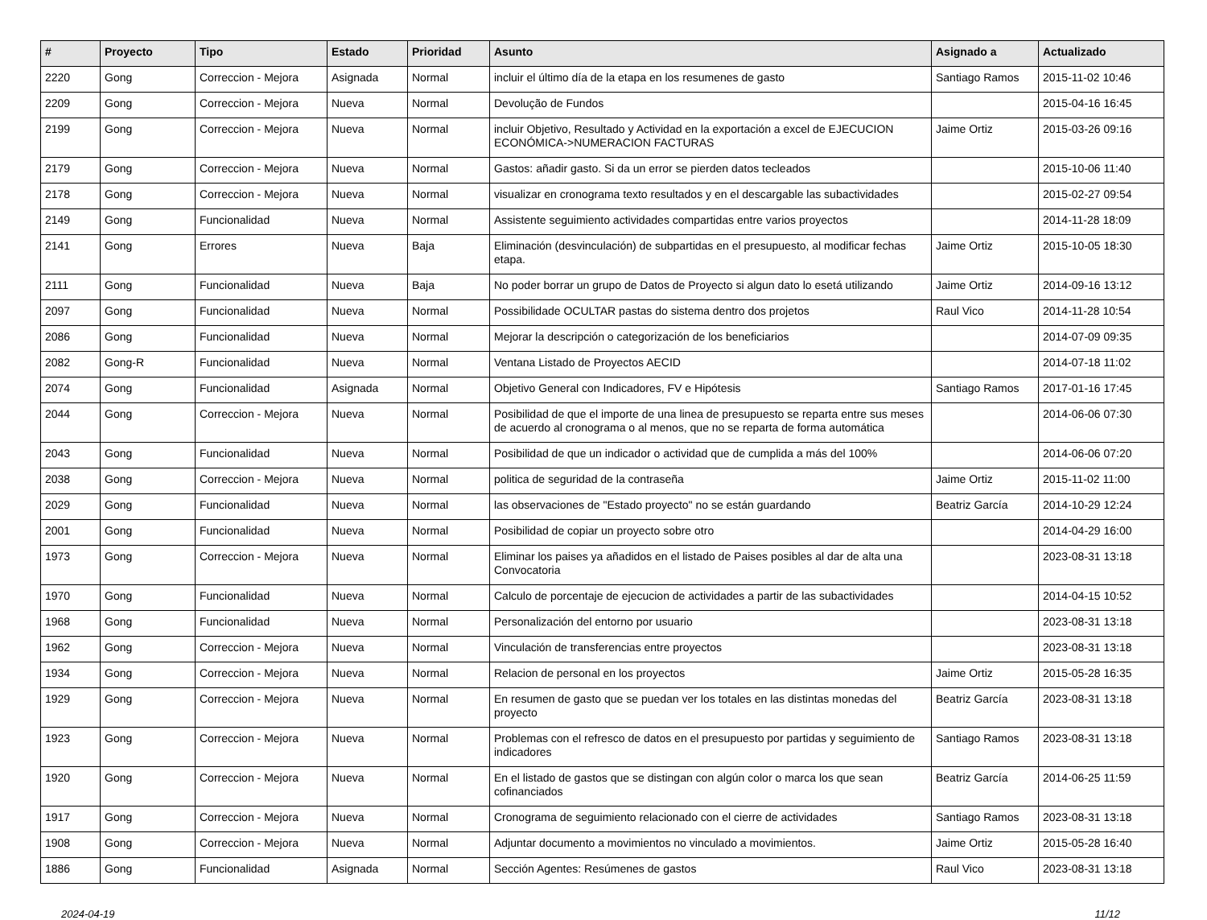| # | Proyecto | Tipo | Estado | Prioridad | Asunto | Asignado a | Actualizado |
| --- | --- | --- | --- | --- | --- | --- | --- |
| 2220 | Gong | Correccion - Mejora | Asignada | Normal | incluir el último día de la etapa en los resumenes de gasto | Santiago Ramos | 2015-11-02 10:46 |
| 2209 | Gong | Correccion - Mejora | Nueva | Normal | Devolução de Fundos | | 2015-04-16 16:45 |
| 2199 | Gong | Correccion - Mejora | Nueva | Normal | incluir Objetivo, Resultado y Actividad en la exportación a excel de EJECUCION ECONÓMICA->NUMERACION FACTURAS | Jaime Ortiz | 2015-03-26 09:16 |
| 2179 | Gong | Correccion - Mejora | Nueva | Normal | Gastos: añadir gasto. Si da un error se pierden datos tecleados | | 2015-10-06 11:40 |
| 2178 | Gong | Correccion - Mejora | Nueva | Normal | visualizar en cronograma texto resultados y en el descargable las subactividades | | 2015-02-27 09:54 |
| 2149 | Gong | Funcionalidad | Nueva | Normal | Assistente seguimiento actividades compartidas entre varios proyectos | | 2014-11-28 18:09 |
| 2141 | Gong | Errores | Nueva | Baja | Eliminación (desvinculación) de subpartidas en el presupuesto, al modificar fechas etapa. | Jaime Ortiz | 2015-10-05 18:30 |
| 2111 | Gong | Funcionalidad | Nueva | Baja | No poder borrar un grupo de Datos de Proyecto si algun dato lo esetá utilizando | Jaime Ortiz | 2014-09-16 13:12 |
| 2097 | Gong | Funcionalidad | Nueva | Normal | Possibilidade OCULTAR pastas do sistema dentro dos projetos | Raul Vico | 2014-11-28 10:54 |
| 2086 | Gong | Funcionalidad | Nueva | Normal | Mejorar la descripción o categorización de los beneficiarios | | 2014-07-09 09:35 |
| 2082 | Gong-R | Funcionalidad | Nueva | Normal | Ventana Listado de Proyectos AECID | | 2014-07-18 11:02 |
| 2074 | Gong | Funcionalidad | Asignada | Normal | Objetivo General con Indicadores, FV e Hipótesis | Santiago Ramos | 2017-01-16 17:45 |
| 2044 | Gong | Correccion - Mejora | Nueva | Normal | Posibilidad de que el importe de una linea de presupuesto se reparta entre sus meses de acuerdo al cronograma o al menos, que no se reparta de forma automática | | 2014-06-06 07:30 |
| 2043 | Gong | Funcionalidad | Nueva | Normal | Posibilidad de que un indicador o actividad que de cumplida a más del 100% | | 2014-06-06 07:20 |
| 2038 | Gong | Correccion - Mejora | Nueva | Normal | politica de seguridad de la contraseña | Jaime Ortiz | 2015-11-02 11:00 |
| 2029 | Gong | Funcionalidad | Nueva | Normal | las observaciones de "Estado proyecto" no se están guardando | Beatriz García | 2014-10-29 12:24 |
| 2001 | Gong | Funcionalidad | Nueva | Normal | Posibilidad de copiar un proyecto sobre otro | | 2014-04-29 16:00 |
| 1973 | Gong | Correccion - Mejora | Nueva | Normal | Eliminar los paises ya añadidos en el listado de Paises posibles al dar de alta una Convocatoria | | 2023-08-31 13:18 |
| 1970 | Gong | Funcionalidad | Nueva | Normal | Calculo de porcentaje de ejecucion de actividades a partir de las subactividades | | 2014-04-15 10:52 |
| 1968 | Gong | Funcionalidad | Nueva | Normal | Personalización del entorno por usuario | | 2023-08-31 13:18 |
| 1962 | Gong | Correccion - Mejora | Nueva | Normal | Vinculación de transferencias entre proyectos | | 2023-08-31 13:18 |
| 1934 | Gong | Correccion - Mejora | Nueva | Normal | Relacion de personal en los proyectos | Jaime Ortiz | 2015-05-28 16:35 |
| 1929 | Gong | Correccion - Mejora | Nueva | Normal | En resumen de gasto que se puedan ver los totales en las distintas monedas del proyecto | Beatriz García | 2023-08-31 13:18 |
| 1923 | Gong | Correccion - Mejora | Nueva | Normal | Problemas con el refresco de datos en el presupuesto por partidas y seguimiento de indicadores | Santiago Ramos | 2023-08-31 13:18 |
| 1920 | Gong | Correccion - Mejora | Nueva | Normal | En el listado de gastos que se distingan con algún color o marca los que sean cofinanciados | Beatriz García | 2014-06-25 11:59 |
| 1917 | Gong | Correccion - Mejora | Nueva | Normal | Cronograma de seguimiento relacionado con el cierre de actividades | Santiago Ramos | 2023-08-31 13:18 |
| 1908 | Gong | Correccion - Mejora | Nueva | Normal | Adjuntar documento a movimientos no vinculado a movimientos. | Jaime Ortiz | 2015-05-28 16:40 |
| 1886 | Gong | Funcionalidad | Asignada | Normal | Sección Agentes: Resúmenes de gastos | Raul Vico | 2023-08-31 13:18 |
2024-04-19 11/12